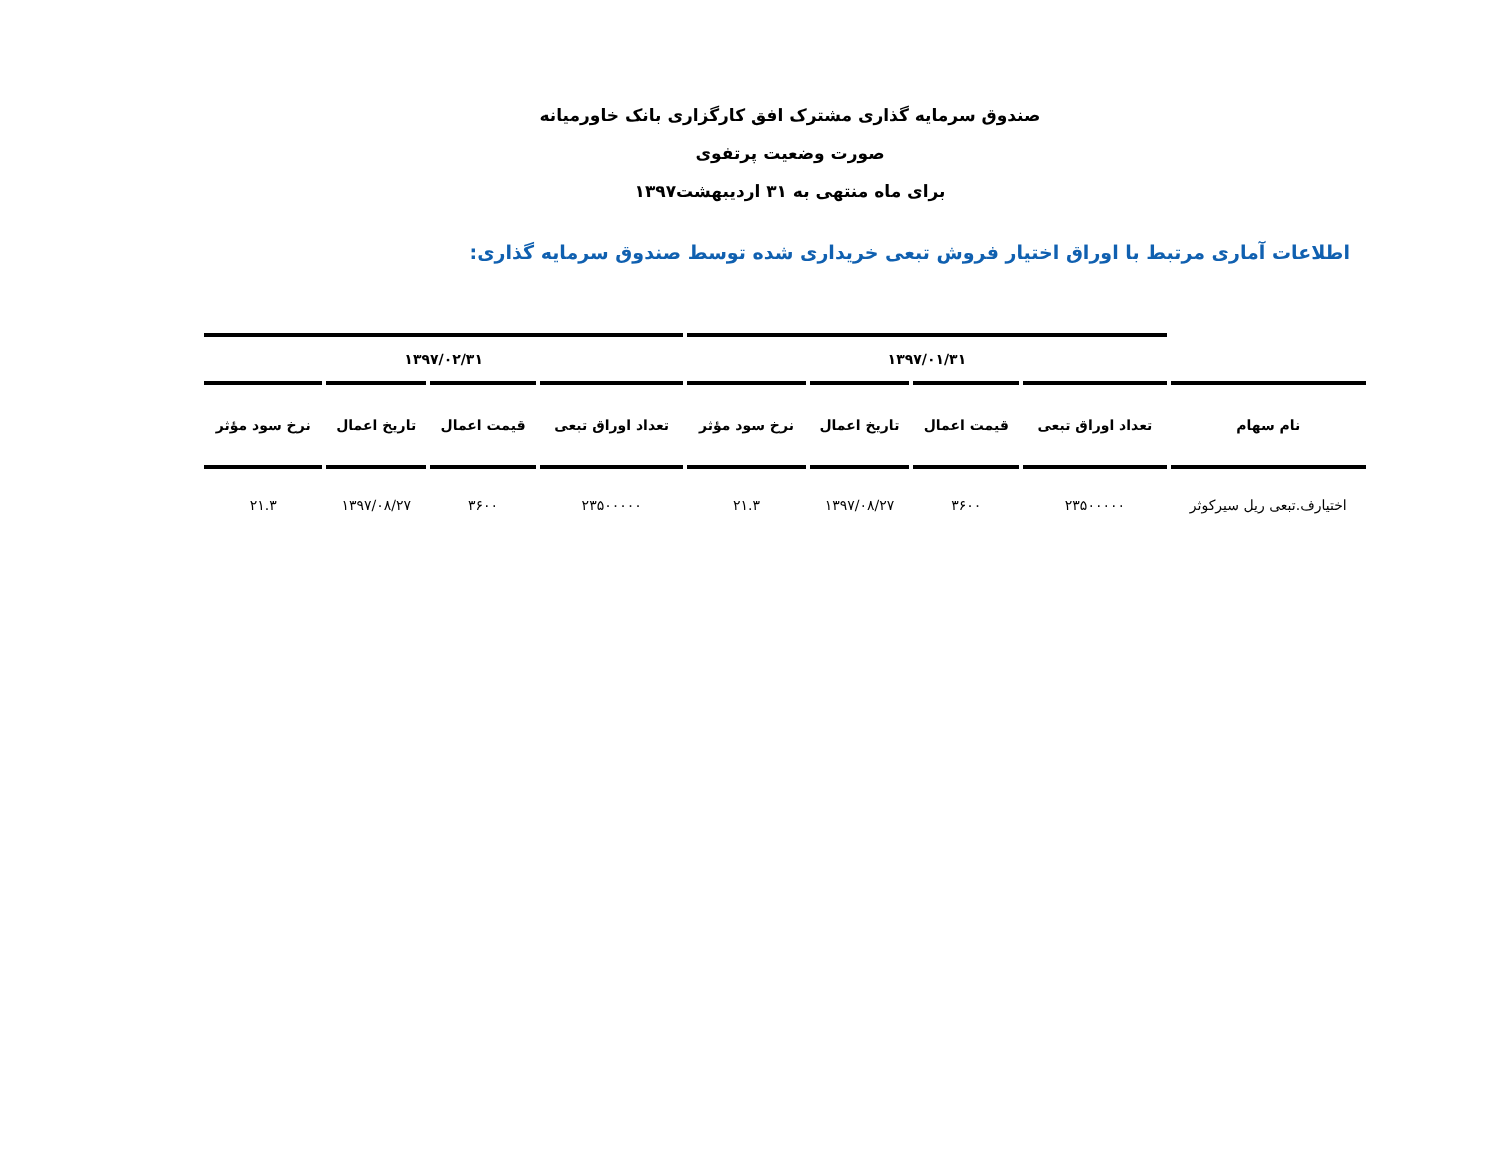صندوق سرمایه گذاری مشترک افق کارگزاری بانک خاورمیانه
صورت وضعیت پرتفوی
برای ماه منتهی به ۳۱ اردیبهشت۱۳۹۷
اطلاعات آماری مرتبط با اوراق اختیار فروش تبعی خریداری شده توسط صندوق سرمایه گذاری:
| | ۱۳۹۷/۰۱/۳۱ | | | | ۱۳۹۷/۰۲/۳۱ | | | |
| --- | --- | --- | --- | --- | --- | --- | --- | --- |
| نام سهام | تعداد اوراق تبعی | قیمت اعمال | تاریخ اعمال | نرخ سود مؤثر | تعداد اوراق تبعی | قیمت اعمال | تاریخ اعمال | نرخ سود مؤثر |
| اختیارف.تبعی ریل سیرکوثر | ۲۳۵۰۰۰۰۰ | ۳۶۰۰ | ۱۳۹۷/۰۸/۲۷ | ۲۱.۳ | ۲۳۵۰۰۰۰۰ | ۳۶۰۰ | ۱۳۹۷/۰۸/۲۷ | ۲۱.۳ |